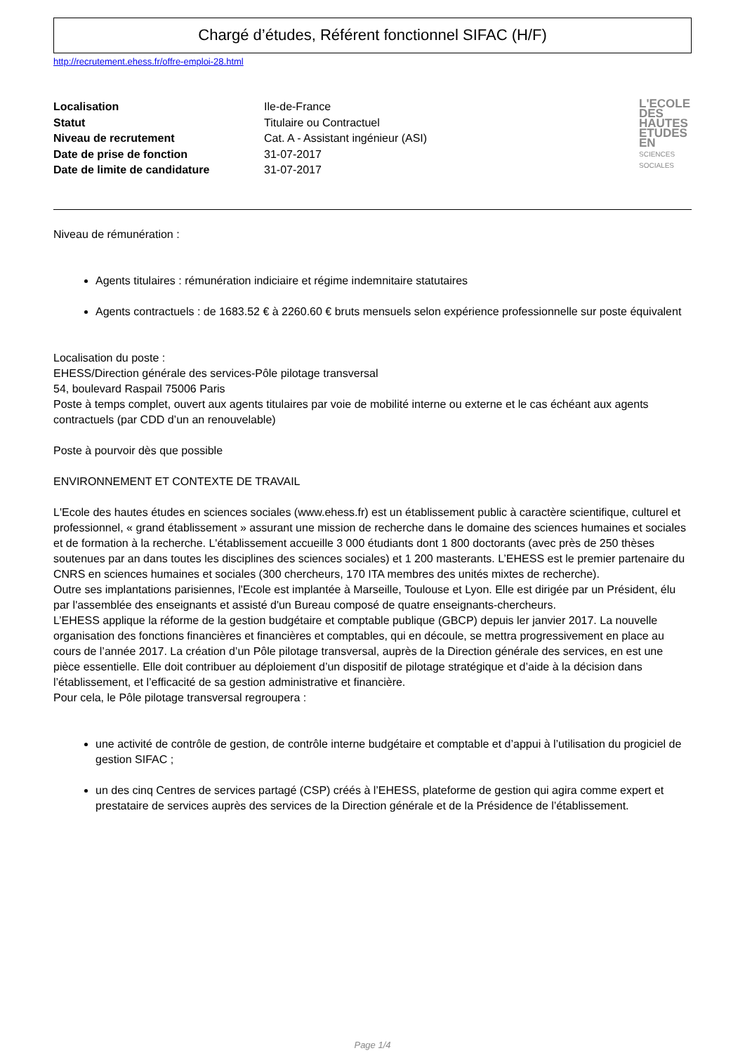Chargé d’études, Référent fonctionnel SIFAC (H/F)
http://recrutement.ehess.fr/offre-emploi-28.html
| Localisation | Ile-de-France | L'ECOLE DES HAUTES ETUDES EN SCIENCES SOCIALES |
| Statut | Titulaire ou Contractuel | |
| Niveau de recrutement | Cat. A - Assistant ingénieur (ASI) | |
| Date de prise de fonction | 31-07-2017 | |
| Date de limite de candidature | 31-07-2017 | |
Niveau de rémunération :
Agents titulaires : rémunération indiciaire et régime indemnitaire statutaires
Agents contractuels : de 1683.52 € à 2260.60 € bruts mensuels selon expérience professionnelle sur poste équivalent
Localisation du poste :
EHESS/Direction générale des services-Pôle pilotage transversal
54, boulevard Raspail 75006 Paris
Poste à temps complet, ouvert aux agents titulaires par voie de mobilité interne ou externe et le cas échéant aux agents contractuels (par CDD d’un an renouvelable)
Poste à pourvoir dès que possible
ENVIRONNEMENT ET CONTEXTE DE TRAVAIL
L'Ecole des hautes études en sciences sociales (www.ehess.fr) est un établissement public à caractère scientifique, culturel et professionnel, « grand établissement » assurant une mission de recherche dans le domaine des sciences humaines et sociales et de formation à la recherche. L'établissement accueille 3 000 étudiants dont 1 800 doctorants (avec près de 250 thèses soutenues par an dans toutes les disciplines des sciences sociales) et 1 200 masterants. L’EHESS est le premier partenaire du CNRS en sciences humaines et sociales (300 chercheurs, 170 ITA membres des unités mixtes de recherche).
Outre ses implantations parisiennes, l'Ecole est implantée à Marseille, Toulouse et Lyon. Elle est dirigée par un Président, élu par l'assemblée des enseignants et assisté d'un Bureau composé de quatre enseignants-chercheurs.
L’EHESS applique la réforme de la gestion budgétaire et comptable publique (GBCP) depuis ler janvier 2017. La nouvelle organisation des fonctions financières et financières et comptables, qui en découle, se mettra progressivement en place au cours de l’année 2017. La création d’un Pôle pilotage transversal, auprès de la Direction générale des services, en est une pièce essentielle. Elle doit contribuer au déploiement d’un dispositif de pilotage stratégique et d’aide à la décision dans l’établissement, et l’efficacité de sa gestion administrative et financière.
Pour cela, le Pôle pilotage transversal regroupera :
une activité de contrôle de gestion, de contrôle interne budgétaire et comptable et d’appui à l’utilisation du progiciel de gestion SIFAC ;
un des cinq Centres de services partagé (CSP) créés à l’EHESS, plateforme de gestion qui agira comme expert et prestataire de services auprès des services de la Direction générale et de la Présidence de l’établissement.
Page 1/4